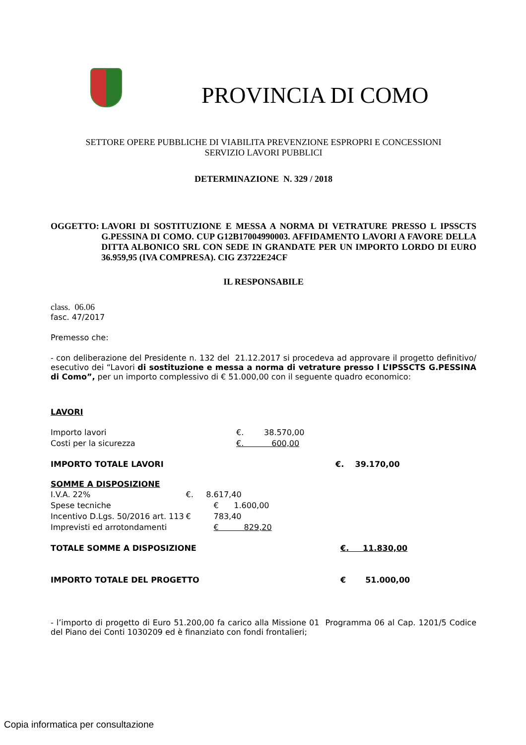PROVINCIA DI COMO
SETTORE OPERE PUBBLICHE DI VIABILITA PREVENZIONE ESPROPRI E CONCESSIONI
SERVIZIO LAVORI PUBBLICI
DETERMINAZIONE N. 329 / 2018
OGGETTO: LAVORI DI SOSTITUZIONE E MESSA A NORMA DI VETRATURE PRESSO L IPSSCTS G.PESSINA DI COMO. CUP G12B17004990003. AFFIDAMENTO LAVORI A FAVORE DELLA DITTA ALBONICO SRL CON SEDE IN GRANDATE PER UN IMPORTO LORDO DI EURO 36.959,95 (IVA COMPRESA). CIG Z3722E24CF
IL RESPONSABILE
class. 06.06
fasc. 47/2017
Premesso che:
- con deliberazione del Presidente n. 132 del 21.12.2017 si procedeva ad approvare il progetto definitivo/ esecutivo dei “Lavori di sostituzione e messa a norma di vetrature presso l L’IPSSCTS G.PESSINA di Como”, per un importo complessivo di € 51.000,00 con il seguente quadro economico:
LAVORI
| Importo lavori | €. 38.570,00 |
| Costi per la sicurezza | €. 600,00 |
| IMPORTO TOTALE LAVORI | €. 39.170,00 |
SOMME A DISPOSIZIONE
| I.V.A. 22% | €. 8.617,40 |
| Spese tecniche | € 1.600,00 |
| Incentivo D.Lgs. 50/2016 art. 113 | € 783,40 |
| Imprevisti ed arrotondamenti | € 829,20 |
| TOTALE SOMME A DISPOSIZIONE | €. 11.830,00 |
| IMPORTO TOTALE DEL PROGETTO | € 51.000,00 |
- l’importo di progetto di Euro 51.200,00 fa carico alla Missione 01 Programma 06 al Cap. 1201/5 Codice del Piano dei Conti 1030209 ed è finanziato con fondi frontalieri;
Copia informatica per consultazione